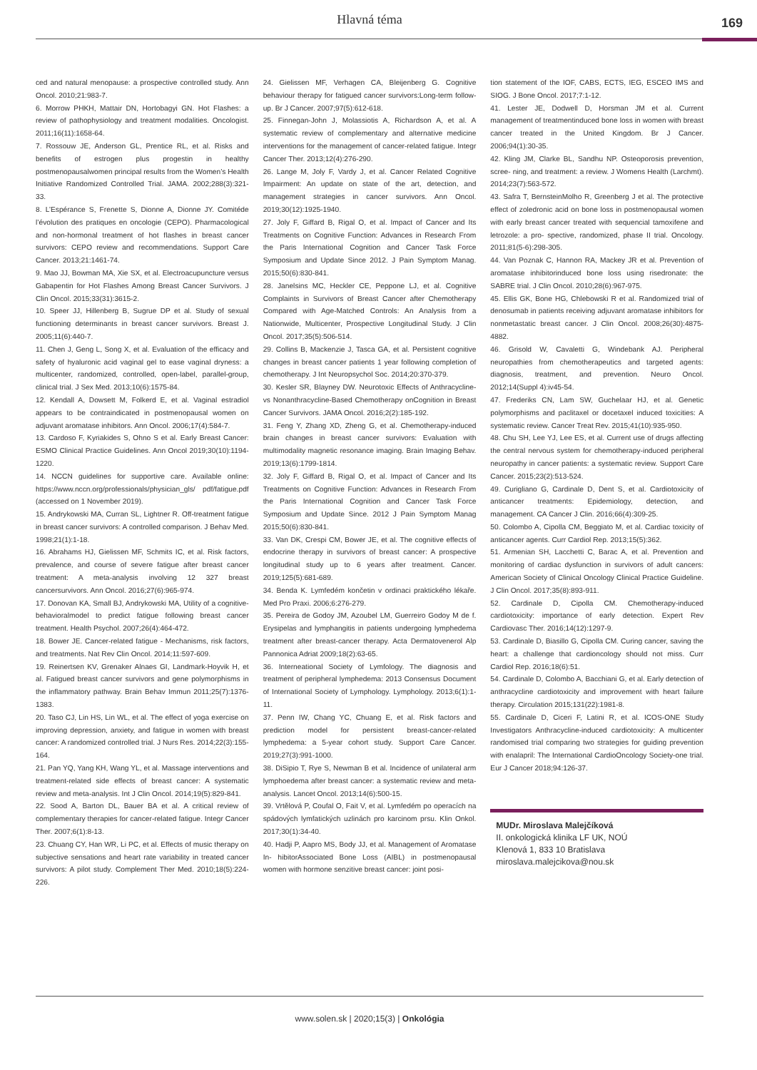Hlavná téma
169
ced and natural menopause: a prospective controlled study. Ann Oncol. 2010;21:983-7.
6. Morrow PHKH, Mattair DN, Hortobagyi GN. Hot Flashes: a review of pathophysiology and treatment modalities. Oncologist. 2011;16(11):1658-64.
7. Rossouw JE, Anderson GL, Prentice RL, et al. Risks and benefits of estrogen plus progestin in healthy postmenopausalwomen principal results from the Women’s Health Initiative Randomized Controlled Trial. JAMA. 2002;288(3):321-33.
8. L’Espérance S, Frenette S, Dionne A, Dionne JY. Comitéde l’évolution des pratiques en oncologie (CEPO). Pharmacological and non-hormonal treatment of hot flashes in breast cancer survivors: CEPO review and recommendations. Support Care Cancer. 2013;21:1461-74.
9. Mao JJ, Bowman MA, Xie SX, et al. Electroacupuncture versus Gabapentin for Hot Flashes Among Breast Cancer Survivors. J Clin Oncol. 2015;33(31):3615-2.
10. Speer JJ, Hillenberg B, Sugrue DP et al. Study of sexual functioning determinants in breast cancer survivors. Breast J. 2005;11(6):440-7.
11. Chen J, Geng L, Song X, et al. Evaluation of the efficacy and safety of hyaluronic acid vaginal gel to ease vaginal dryness: a multicenter, randomized, controlled, open-label, parallel-group, clinical trial. J Sex Med. 2013;10(6):1575-84.
12. Kendall A, Dowsett M, Folkerd E, et al. Vaginal estradiol appears to be contraindicated in postmenopausal women on adjuvant aromatase inhibitors. Ann Oncol. 2006;17(4):584-7.
13. Cardoso F, Kyriakides S, Ohno S et al. Early Breast Cancer: ESMO Clinical Practice Guidelines. Ann Oncol 2019;30(10):1194-1220.
14. NCCN guidelines for supportive care. Available online: https://www.nccn.org/professionals/physician_gls/ pdf/fatigue.pdf (accessed on 1 November 2019).
15. Andrykowski MA, Curran SL, Lightner R. Off-treatment fatigue in breast cancer survivors: A controlled comparison. J Behav Med. 1998;21(1):1-18.
16. Abrahams HJ, Gielissen MF, Schmits IC, et al. Risk factors, prevalence, and course of severe fatigue after breast cancer treatment: A meta-analysis involving 12 327 breast cancersurvivors. Ann Oncol. 2016;27(6):965-974.
17. Donovan KA, Small BJ, Andrykowski MA, Utility of a cognitive-behavioralmodel to predict fatigue following breast cancer treatment. Health Psychol. 2007;26(4):464-472.
18. Bower JE. Cancer-related fatigue - Mechanisms, risk factors, and treatments. Nat Rev Clin Oncol. 2014;11:597-609.
19. Reinertsen KV, Grenaker Alnaes GI, Landmark-Hoyvik H, et al. Fatigued breast cancer survivors and gene polymorphisms in the inflammatory pathway. Brain Behav Immun 2011;25(7):1376-1383.
20. Taso CJ, Lin HS, Lin WL, et al. The effect of yoga exercise on improving depression, anxiety, and fatigue in women with breast cancer: A randomized controlled trial. J Nurs Res. 2014;22(3):155-164.
21. Pan YQ, Yang KH, Wang YL, et al. Massage interventions and treatment-related side effects of breast cancer: A systematic review and meta-analysis. Int J Clin Oncol. 2014;19(5):829-841.
22. Sood A, Barton DL, Bauer BA et al. A critical review of complementary therapies for cancer-related fatigue. Integr Cancer Ther. 2007;6(1):8-13.
23. Chuang CY, Han WR, Li PC, et al. Effects of music therapy on subjective sensations and heart rate variability in treated cancer survivors: A pilot study. Complement Ther Med. 2010;18(5):224-226.
24. Gielissen MF, Verhagen CA, Bleijenberg G. Cognitive behaviour therapy for fatigued cancer survivors:Long-term follow-up. Br J Cancer. 2007;97(5):612-618.
25. Finnegan-John J, Molassiotis A, Richardson A, et al. A systematic review of complementary and alternative medicine interventions for the management of cancer-related fatigue. Integr Cancer Ther. 2013;12(4):276-290.
26. Lange M, Joly F, Vardy J, et al. Cancer Related Cognitive Impairment: An update on state of the art, detection, and management strategies in cancer survivors. Ann Oncol. 2019;30(12):1925-1940.
27. Joly F, Giffard B, Rigal O, et al. Impact of Cancer and Its Treatments on Cognitive Function: Advances in Research From the Paris International Cognition and Cancer Task Force Symposium and Update Since 2012. J Pain Symptom Manag. 2015;50(6):830-841.
28. Janelsins MC, Heckler CE, Peppone LJ, et al. Cognitive Complaints in Survivors of Breast Cancer after Chemotherapy Compared with Age-Matched Controls: An Analysis from a Nationwide, Multicenter, Prospective Longitudinal Study. J Clin Oncol. 2017;35(5):506-514.
29. Collins B, Mackenzie J, Tasca GA, et al. Persistent cognitive changes in breast cancer patients 1 year following completion of chemotherapy. J Int Neuropsychol Soc. 2014;20:370-379.
30. Kesler SR, Blayney DW. Neurotoxic Effects of Anthracycline-vs Nonanthracycline-Based Chemotherapy onCognition in Breast Cancer Survivors. JAMA Oncol. 2016;2(2):185-192.
31. Feng Y, Zhang XD, Zheng G, et al. Chemotherapy-induced brain changes in breast cancer survivors: Evaluation with multimodality magnetic resonance imaging. Brain Imaging Behav. 2019;13(6):1799-1814.
32. Joly F, Giffard B, Rigal O, et al. Impact of Cancer and Its Treatments on Cognitive Function: Advances in Research From the Paris International Cognition and Cancer Task Force Symposium and Update Since. 2012 J Pain Symptom Manag 2015;50(6):830-841.
33. Van DK, Crespi CM, Bower JE, et al. The cognitive effects of endocrine therapy in survivors of breast cancer: A prospective longitudinal study up to 6 years after treatment. Cancer. 2019;125(5):681-689.
34. Benda K. Lymfedém končetin v ordinaci praktického lékaře. Med Pro Praxi. 2006;6:276-279.
35. Pereira de Godoy JM, Azoubel LM, Guerreiro Godoy M de f. Erysipelas and lymphangitis in patients undergoing lymphedema treatment after breast-cancer therapy. Acta Dermatovenerol Alp Pannonica Adriat 2009;18(2):63-65.
36. Interneational Society of Lymfology. The diagnosis and treatment of peripheral lymphedema: 2013 Consensus Document of International Society of Lymphology. Lymphology. 2013;6(1):1-11.
37. Penn IW, Chang YC, Chuang E, et al. Risk factors and prediction model for persistent breast-cancer-related lymphedema: a 5-year cohort study. Support Care Cancer. 2019;27(3):991-1000.
38. DiSipio T, Rye S, Newman B et al. Incidence of unilateral arm lymphoedema after breast cancer: a systematic review and meta-analysis. Lancet Oncol. 2013;14(6):500-15.
39. Vrtělová P, Coufal O, Fait V, et al. Lymfedém po operacích na spádových lymfatických uzlinách pro karcinom prsu. Klin Onkol. 2017;30(1):34-40.
40. Hadji P, Aapro MS, Body JJ, et al. Management of Aromatase In- hibitorAssociated Bone Loss (AIBL) in postmenopausal women with hormone senzitive breast cancer: joint posi-
tion statement of the IOF, CABS, ECTS, IEG, ESCEO IMS and SIOG. J Bone Oncol. 2017;7:1-12.
41. Lester JE, Dodwell D, Horsman JM et al. Current management of treatmentinduced bone loss in women with breast cancer treated in the United Kingdom. Br J Cancer. 2006;94(1):30-35.
42. Kling JM, Clarke BL, Sandhu NP. Osteoporosis prevention, scree- ning, and treatment: a review. J Womens Health (Larchmt). 2014;23(7):563-572.
43. Safra T, BernsteinMolho R, Greenberg J et al. The protective effect of zoledronic acid on bone loss in postmenopausal women with early breast cancer treated with sequencial tamoxifene and letrozole: a pro- spective, randomized, phase II trial. Oncology. 2011;81(5-6):298-305.
44. Van Poznak C, Hannon RA, Mackey JR et al. Prevention of aromatase inhibitorinduced bone loss using risedronate: the SABRE trial. J Clin Oncol. 2010;28(6):967-975.
45. Ellis GK, Bone HG, Chlebowski R et al. Randomized trial of denosumab in patients receiving adjuvant aromatase inhibitors for nonmetastatic breast cancer. J Clin Oncol. 2008;26(30):4875-4882.
46. Grisold W, Cavaletti G, Windebank AJ. Peripheral neuropathies from chemotherapeutics and targeted agents: diagnosis, treatment, and prevention. Neuro Oncol. 2012;14(Suppl 4):iv45-54.
47. Frederiks CN, Lam SW, Guchelaar HJ, et al. Genetic polymorphisms and paclitaxel or docetaxel induced toxicities: A systematic review. Cancer Treat Rev. 2015;41(10):935-950.
48. Chu SH, Lee YJ, Lee ES, et al. Current use of drugs affecting the central nervous system for chemotherapy-induced peripheral neuropathy in cancer patients: a systematic review. Support Care Cancer. 2015;23(2):513-524.
49. Curigliano G, Cardinale D, Dent S, et al. Cardiotoxicity of anticancer treatments: Epidemiology, detection, and management. CA Cancer J Clin. 2016;66(4):309-25.
50. Colombo A, Cipolla CM, Beggiato M, et al. Cardiac toxicity of anticancer agents. Curr Cardiol Rep. 2013;15(5):362.
51. Armenian SH, Lacchetti C, Barac A, et al. Prevention and monitoring of cardiac dysfunction in survivors of adult cancers: American Society of Clinical Oncology Clinical Practice Guideline. J Clin Oncol. 2017;35(8):893-911.
52. Cardinale D, Cipolla CM. Chemotherapy-induced cardiotoxicity: importance of early detection. Expert Rev Cardiovasc Ther. 2016;14(12):1297-9.
53. Cardinale D, Biasillo G, Cipolla CM. Curing cancer, saving the heart: a challenge that cardioncology should not miss. Curr Cardiol Rep. 2016;18(6):51.
54. Cardinale D, Colombo A, Bacchiani G, et al. Early detection of anthracycline cardiotoxicity and improvement with heart failure therapy. Circulation 2015;131(22):1981-8.
55. Cardinale D, Ciceri F, Latini R, et al. ICOS-ONE Study Investigators Anthracycline-induced cardiotoxicity: A multicenter randomised trial comparing two strategies for guiding prevention with enalapril: The International CardioOncology Society-one trial. Eur J Cancer 2018;94:126-37.
MUDr. Miroslava Malejčíková
II. onkologická klinika LF UK, NOÚ
Klenová 1, 833 10 Bratislava
miroslava.malejcikova@nou.sk
www.solen.sk | 2020;15(3) | Onkológia